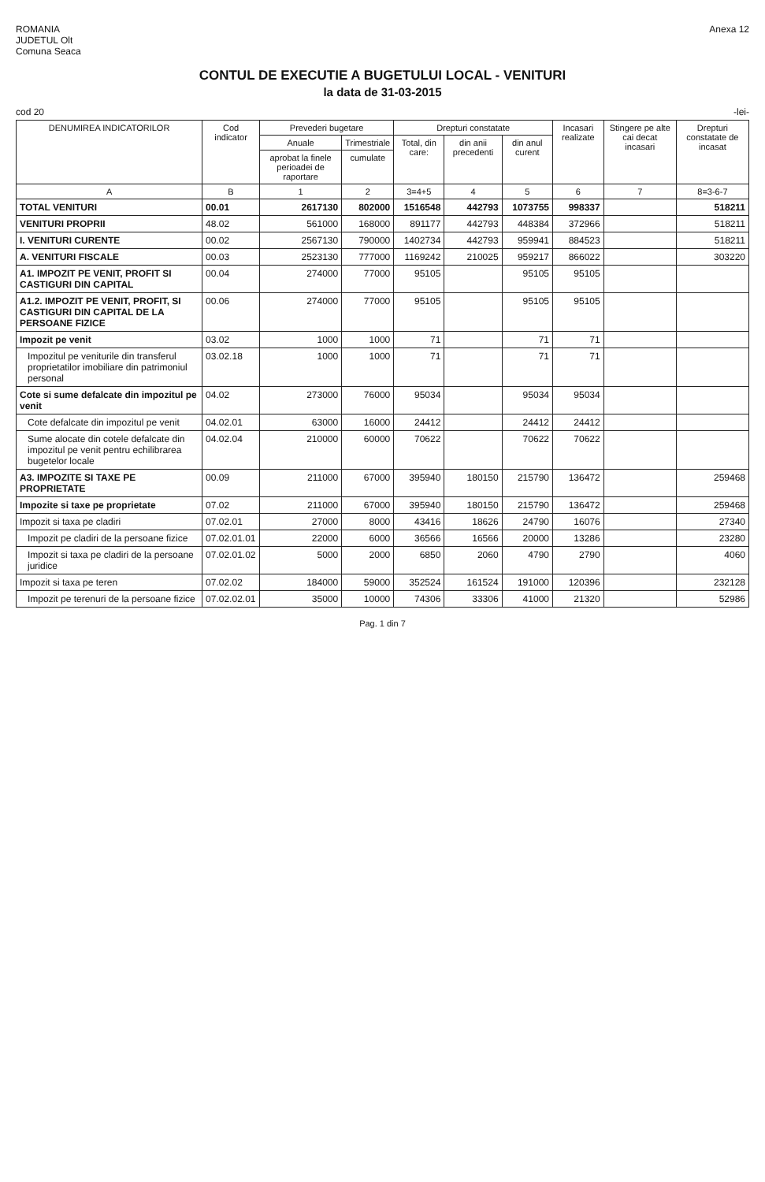ROMANIA
JUDETUL Olt
Comuna Seaca
Anexa 12
CONTUL DE EXECUTIE A BUGETULUI LOCAL - VENITURI
la data de 31-03-2015
cod 20 -lei-
| DENUMIREA INDICATORILOR | Cod indicator | Prevederi bugetare | | Drepturi constatate | | | Incasari realizate | Stingere pe alte cai decat incasari | Drepturi constatate de incasat |
| --- | --- | --- | --- | --- | --- | --- | --- | --- | --- |
| | | Anuale | Trimestriale | Total, din care: | din anii precedenti | din anul curent | | | |
| | | aprobat la finele perioadei de raportare | cumulate | | | | | | |
| A | B | 1 | 2 | 3=4+5 | 4 | 5 | 6 | 7 | 8=3-6-7 |
| TOTAL VENITURI | 00.01 | 2617130 | 802000 | 1516548 | 442793 | 1073755 | 998337 | | 518211 |
| VENITURI PROPRII | 48.02 | 561000 | 168000 | 891177 | 442793 | 448384 | 372966 | | 518211 |
| I. VENITURI CURENTE | 00.02 | 2567130 | 790000 | 1402734 | 442793 | 959941 | 884523 | | 518211 |
| A. VENITURI FISCALE | 00.03 | 2523130 | 777000 | 1169242 | 210025 | 959217 | 866022 | | 303220 |
| A1. IMPOZIT PE VENIT, PROFIT SI CASTIGURI DIN CAPITAL | 00.04 | 274000 | 77000 | 95105 | | 95105 | 95105 | | |
| A1.2. IMPOZIT PE VENIT, PROFIT, SI CASTIGURI DIN CAPITAL DE LA PERSOANE FIZICE | 00.06 | 274000 | 77000 | 95105 | | 95105 | 95105 | | |
| Impozit pe venit | 03.02 | 1000 | 1000 | 71 | | 71 | 71 | | |
| Impozitul pe veniturile din transferul proprietatilor imobiliare din patrimoniul personal | 03.02.18 | 1000 | 1000 | 71 | | 71 | 71 | | |
| Cote si sume defalcate din impozitul pe venit | 04.02 | 273000 | 76000 | 95034 | | 95034 | 95034 | | |
| Cote defalcate din impozitul pe venit | 04.02.01 | 63000 | 16000 | 24412 | | 24412 | 24412 | | |
| Sume alocate din cotele defalcate din impozitul pe venit pentru echilibrarea bugetelor locale | 04.02.04 | 210000 | 60000 | 70622 | | 70622 | 70622 | | |
| A3. IMPOZITE SI TAXE PE PROPRIETATE | 00.09 | 211000 | 67000 | 395940 | 180150 | 215790 | 136472 | | 259468 |
| Impozite si taxe pe proprietate | 07.02 | 211000 | 67000 | 395940 | 180150 | 215790 | 136472 | | 259468 |
| Impozit si taxa pe cladiri | 07.02.01 | 27000 | 8000 | 43416 | 18626 | 24790 | 16076 | | 27340 |
| Impozit pe cladiri de la persoane fizice | 07.02.01.01 | 22000 | 6000 | 36566 | 16566 | 20000 | 13286 | | 23280 |
| Impozit si taxa pe cladiri de la persoane juridice | 07.02.01.02 | 5000 | 2000 | 6850 | 2060 | 4790 | 2790 | | 4060 |
| Impozit si taxa pe teren | 07.02.02 | 184000 | 59000 | 352524 | 161524 | 191000 | 120396 | | 232128 |
| Impozit pe terenuri de la persoane fizice | 07.02.02.01 | 35000 | 10000 | 74306 | 33306 | 41000 | 21320 | | 52986 |
Pag. 1 din 7